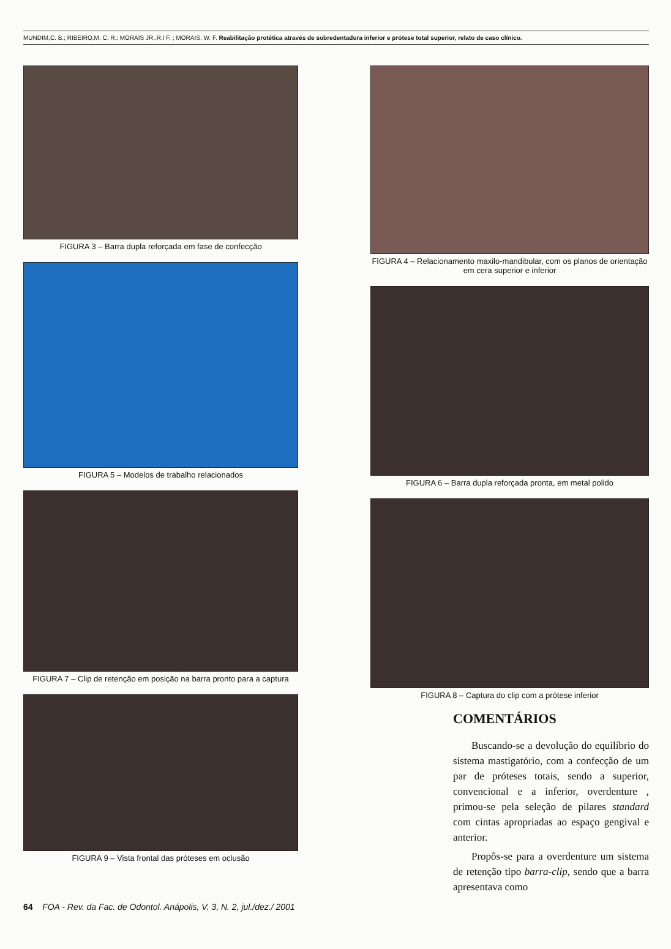MUNDIM,C. B.; RIBEIRO,M. C. R.; MORAIS JR.,R.I F. ; MORAIS, W. F. Reabilitação protética através de sobredentadura inferior e prótese total superior, relato de caso clínico.
FIGURA 3 – Barra dupla reforçada em fase de confecção
FIGURA 5 – Modelos de trabalho relacionados
FIGURA 7 – Clip de retenção em posição na barra pronto para a captura
FIGURA 9 – Vista frontal das próteses em oclusão
FIGURA 4 – Relacionamento maxilo-mandibular, com os planos de orientação em cera superior e inferior
FIGURA 6 – Barra dupla reforçada pronta, em metal polido
FIGURA 8 – Captura do clip com a prótese inferior
COMENTÁRIOS
Buscando-se a devolução do equilíbrio do sistema mastigatório, com a confecção de um par de próteses totais, sendo a superior, convencional e a inferior, overdenture , primou-se pela seleção de pilares standard com cintas apropriadas ao espaço gengival e anterior.
Propôs-se para a overdenture um sistema de retenção tipo barra-clip, sendo que a barra apresentava como
64 FOA - Rev. da Fac. de Odontol. Anápolis, V. 3, N. 2, jul./dez./ 2001